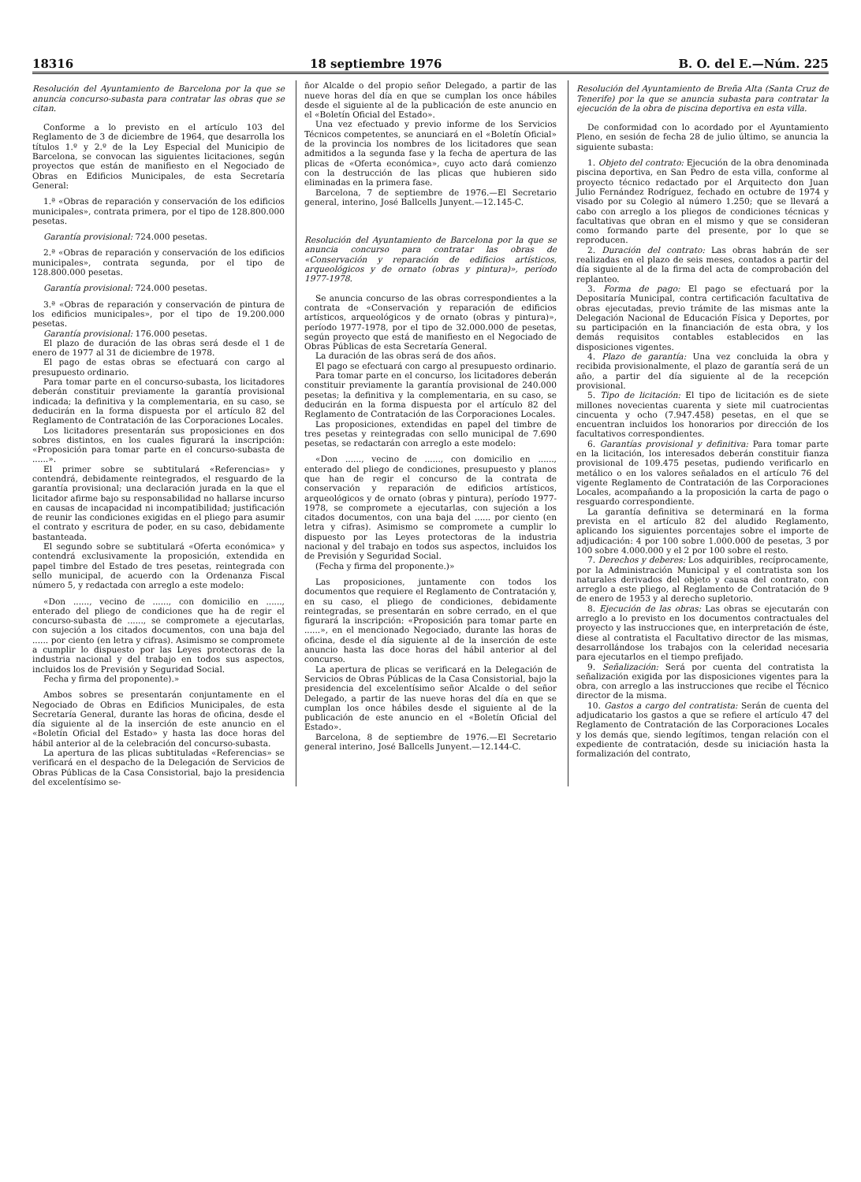18316 18 septiembre 1976 B. O. del E.—Núm. 225
Resolución del Ayuntamiento de Barcelona por la que se anuncia concurso-subasta para contratar las obras que se citan.
Conforme a lo previsto en el artículo 103 del Reglamento de 3 de diciembre de 1964, que desarrolla los títulos 1.º y 2.º de la Ley Especial del Municipio de Barcelona, se convocan las siguientes licitaciones, según proyectos que están de manifiesto en el Negociado de Obras en Edificios Municipales, de esta Secretaría General:
1.ª «Obras de reparación y conservación de los edificios municipales», contrata primera, por el tipo de 128.800.000 pesetas.
Garantía provisional: 724.000 pesetas.
2.ª «Obras de reparación y conservación de los edificios municipales», contrata segunda, por el tipo de 128.800.000 pesetas.
Garantía provisional: 724.000 pesetas.
3.ª «Obras de reparación y conservación de pintura de los edificios municipales», por el tipo de 19.200.000 pesetas.
Garantía provisional: 176.000 pesetas.
El plazo de duración de las obras será desde el 1 de enero de 1977 al 31 de diciembre de 1978.
El pago de estas obras se efectuará con cargo al presupuesto ordinario.
Para tomar parte en el concurso-subasta, los licitadores deberán constituir previamente la garantía provisional indicada; la definitiva y la complementaria, en su caso, se deducirán en la forma dispuesta por el artículo 82 del Reglamento de Contratación de las Corporaciones Locales.
Los licitadores presentarán sus proposiciones en dos sobres distintos, en los cuales figurará la inscripción: «Proposición para tomar parte en el concurso-subasta de ......».
El primer sobre se subtitulará «Referencias» y contendrá, debidamente reintegrados, el resguardo de la garantía provisional; una declaración jurada en la que el licitador afirme bajo su responsabilidad no hallarse incurso en causas de incapacidad ni incompatibilidad; justificación de reunir las condiciones exigidas en el pliego para asumir el contrato y escritura de poder, en su caso, debidamente bastanteada.
El segundo sobre se subtitulará «Oferta económica» y contendrá exclusivamente la proposición, extendida en papel timbre del Estado de tres pesetas, reintegrada con sello municipal, de acuerdo con la Ordenanza Fiscal número 5, y redactada con arreglo a este modelo:
«Don ......, vecino de ......, con domicilio en ......, enterado del pliego de condiciones que ha de regir el concurso-subasta de ......, se compromete a ejecutarlas, con sujeción a los citados documentos, con una baja del ...... por ciento (en letra y cifras). Asimismo se compromete a cumplir lo dispuesto por las Leyes protectoras de la industria nacional y del trabajo en todos sus aspectos, incluidos los de Previsión y Seguridad Social.
Fecha y firma del proponente).»
Ambos sobres se presentarán conjuntamente en el Negociado de Obras en Edificios Municipales, de esta Secretaría General, durante las horas de oficina, desde el día siguiente al de la inserción de este anuncio en el «Boletín Oficial del Estado» y hasta las doce horas del hábil anterior al de la celebración del concurso-subasta.
La apertura de las plicas subtituladas «Referencias» se verificará en el despacho de la Delegación de Servicios de Obras Públicas de la Casa Consistorial, bajo la presidencia del excelentísimo se-
ñor Alcalde o del propio señor Delegado, a partir de las nueve horas del día en que se cumplan los once hábiles desde el siguiente al de la publicación de este anuncio en el «Boletín Oficial del Estado».
Una vez efectuado y previo informe de los Servicios Técnicos competentes, se anunciará en el «Boletín Oficial» de la provincia los nombres de los licitadores que sean admitidos a la segunda fase y la fecha de apertura de las plicas de «Oferta económica», cuyo acto dará comienzo con la destrucción de las plicas que hubieren sido eliminadas en la primera fase.
Barcelona, 7 de septiembre de 1976.—El Secretario general, interino, José Ballcells Junyent.—12.145-C.
Resolución del Ayuntamiento de Barcelona por la que se anuncia concurso para contratar las obras de «Conservación y reparación de edificios artísticos, arqueológicos y de ornato (obras y pintura)», período 1977-1978.
Se anuncia concurso de las obras correspondientes a la contrata de «Conservación y reparación de edificios artísticos, arqueológicos y de ornato (obras y pintura)», período 1977-1978, por el tipo de 32.000.000 de pesetas, según proyecto que está de manifiesto en el Negociado de Obras Públicas de esta Secretaría General.
La duración de las obras será de dos años.
El pago se efectuará con cargo al presupuesto ordinario.
Para tomar parte en el concurso, los licitadores deberán constituir previamente la garantía provisional de 240.000 pesetas; la definitiva y la complementaria, en su caso, se deducirán en la forma dispuesta por el artículo 82 del Reglamento de Contratación de las Corporaciones Locales.
Las proposiciones, extendidas en papel del timbre de tres pesetas y reintegradas con sello municipal de 7.690 pesetas, se redactarán con arreglo a este modelo:
«Don ......, vecino de ......, con domicilio en ......, enterado del pliego de condiciones, presupuesto y planos que han de regir el concurso de la contrata de conservación y reparación de edificios artísticos, arqueológicos y de ornato (obras y pintura), período 1977-1978, se compromete a ejecutarlas, con sujeción a los citados documentos, con una baja del ...... por ciento (en letra y cifras). Asimismo se compromete a cumplir lo dispuesto por las Leyes protectoras de la industria nacional y del trabajo en todos sus aspectos, incluidos los de Previsión y Seguridad Social.
(Fecha y firma del proponente.)»
Las proposiciones, juntamente con todos los documentos que requiere el Reglamento de Contratación y, en su caso, el pliego de condiciones, debidamente reintegradas, se presentarán en sobre cerrado, en el que figurará la inscripción: «Proposición para tomar parte en ......», en el mencionado Negociado, durante las horas de oficina, desde el día siguiente al de la inserción de este anuncio hasta las doce horas del hábil anterior al del concurso.
La apertura de plicas se verificará en la Delegación de Servicios de Obras Públicas de la Casa Consistorial, bajo la presidencia del excelentísimo señor Alcalde o del señor Delegado, a partir de las nueve horas del día en que se cumplan los once hábiles desde el siguiente al de la publicación de este anuncio en el «Boletín Oficial del Estado».
Barcelona, 8 de septiembre de 1976.—El Secretario general interino, José Ballcells Junyent.—12.144-C.
Resolución del Ayuntamiento de Breña Alta (Santa Cruz de Tenerife) por la que se anuncia subasta para contratar la ejecución de la obra de piscina deportiva en esta villa.
De conformidad con lo acordado por el Ayuntamiento Pleno, en sesión de fecha 28 de julio último, se anuncia la siguiente subasta:
1. Objeto del contrato: Ejecución de la obra denominada piscina deportiva, en San Pedro de esta villa, conforme al proyecto técnico redactado por el Arquitecto don Juan Julio Fernández Rodríguez, fechado en octubre de 1974 y visado por su Colegio al número 1.250; que se llevará a cabo con arreglo a los pliegos de condiciones técnicas y facultativas que obran en el mismo y que se consideran como formando parte del presente, por lo que se reproducen.
2. Duración del contrato: Las obras habrán de ser realizadas en el plazo de seis meses, contados a partir del día siguiente al de la firma del acta de comprobación del replanteo.
3. Forma de pago: El pago se efectuará por la Depositaría Municipal, contra certificación facultativa de obras ejecutadas, previo trámite de las mismas ante la Delegación Nacional de Educación Física y Deportes, por su participación en la financiación de esta obra, y los demás requisitos contables establecidos en las disposiciones vigentes.
4. Plazo de garantía: Una vez concluida la obra y recibida provisionalmente, el plazo de garantía será de un año, a partir del día siguiente al de la recepción provisional.
5. Tipo de licitación: El tipo de licitación es de siete millones novecientas cuarenta y siete mil cuatrocientas cincuenta y ocho (7.947.458) pesetas, en el que se encuentran incluidos los honorarios por dirección de los facultativos correspondientes.
6. Garantías provisional y definitiva: Para tomar parte en la licitación, los interesados deberán constituir fianza provisional de 109.475 pesetas, pudiendo verificarlo en metálico o en los valores señalados en el artículo 76 del vigente Reglamento de Contratación de las Corporaciones Locales, acompañando a la proposición la carta de pago o resguardo correspondiente.
La garantía definitiva se determinará en la forma prevista en el artículo 82 del aludido Reglamento, aplicando los siguientes porcentajes sobre el importe de adjudicación: 4 por 100 sobre 1.000.000 de pesetas, 3 por 100 sobre 4.000.000 y el 2 por 100 sobre el resto.
7. Derechos y deberes: Los adquiribles, recíprocamente, por la Administración Municipal y el contratista son los naturales derivados del objeto y causa del contrato, con arreglo a este pliego, al Reglamento de Contratación de 9 de enero de 1953 y al derecho supletorio.
8. Ejecución de las obras: Las obras se ejecutarán con arreglo a lo previsto en los documentos contractuales del proyecto y las instrucciones que, en interpretación de éste, diese al contratista el Facultativo director de las mismas, desarrollándose los trabajos con la celeridad necesaria para ejecutarlos en el tiempo prefijado.
9. Señalización: Será por cuenta del contratista la señalización exigida por las disposiciones vigentes para la obra, con arreglo a las instrucciones que recibe el Técnico director de la misma.
10. Gastos a cargo del contratista: Serán de cuenta del adjudicatario los gastos a que se refiere el artículo 47 del Reglamento de Contratación de las Corporaciones Locales y los demás que, siendo legítimos, tengan relación con el expediente de contratación, desde su iniciación hasta la formalización del contrato,